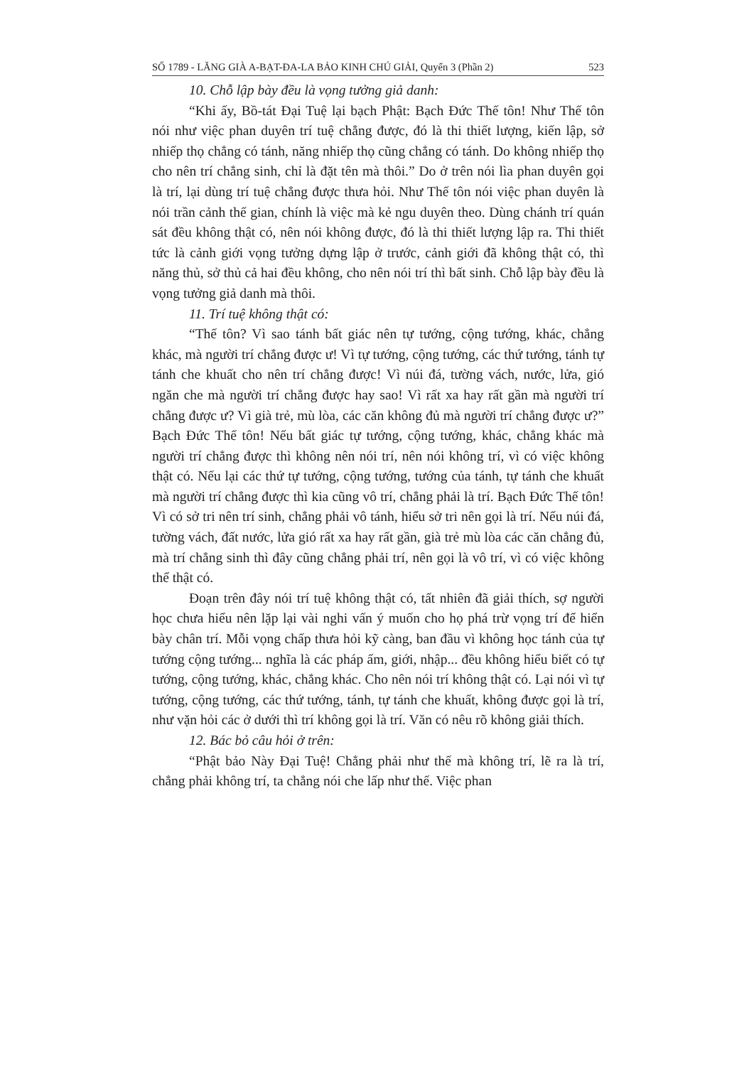SỐ 1789 - LĂNG GIÀ A-BẠT-ĐA-LA BẢO KINH CHÚ GIẢI, Quyển 3 (Phần 2) 523
10. Chỗ lập bày đều là vọng tưởng giả danh:
“Khi ấy, Bồ-tát Đại Tuệ lại bạch Phật: Bạch Đức Thế tôn! Như Thế tôn nói như việc phan duyên trí tuệ chẳng được, đó là thi thiết lượng, kiến lập, sở nhiếp thọ chẳng có tánh, năng nhiếp thọ cũng chẳng có tánh. Do không nhiếp thọ cho nên trí chẳng sinh, chỉ là đặt tên mà thôi.” Do ở trên nói lìa phan duyên gọi là trí, lại dùng trí tuệ chẳng được thưa hỏi. Như Thế tôn nói việc phan duyên là nói trần cảnh thế gian, chính là việc mà kẻ ngu duyên theo. Dùng chánh trí quán sát đều không thật có, nên nói không được, đó là thi thiết lượng lập ra. Thi thiết tức là cảnh giới vọng tưởng dựng lập ở trước, cảnh giới đã không thật có, thì năng thủ, sở thủ cả hai đều không, cho nên nói trí thì bất sinh. Chỗ lập bày đều là vọng tưởng giả danh mà thôi.
11. Trí tuệ không thật có:
“Thế tôn? Vì sao tánh bất giác nên tự tướng, cộng tướng, khác, chẳng khác, mà người trí chẳng được ư! Vì tự tướng, cộng tướng, các thứ tướng, tánh tự tánh che khuất cho nên trí chẳng được! Vì núi đá, tường vách, nước, lửa, gió ngăn che mà người trí chẳng được hay sao! Vì rất xa hay rất gần mà người trí chẳng được ư? Vì già trẻ, mù lòa, các căn không đủ mà người trí chẳng được ư?” Bạch Đức Thế tôn! Nếu bất giác tự tướng, cộng tướng, khác, chẳng khác mà người trí chẳng được thì không nên nói trí, nên nói không trí, vì có việc không thật có. Nếu lại các thứ tự tướng, cộng tướng, tướng của tánh, tự tánh che khuất mà người trí chẳng được thì kia cũng vô trí, chẳng phải là trí. Bạch Đức Thế tôn! Vì có sở tri nên trí sinh, chẳng phải vô tánh, hiểu sở tri nên gọi là trí. Nếu núi đá, tường vách, đất nước, lửa gió rất xa hay rất gần, già trẻ mù lòa các căn chẳng đủ, mà trí chẳng sinh thì đây cũng chẳng phải trí, nên gọi là vô trí, vì có việc không thể thật có.
Đoạn trên đây nói trí tuệ không thật có, tất nhiên đã giải thích, sợ người học chưa hiểu nên lặp lại vài nghi vấn ý muốn cho họ phá trừ vọng trí để hiển bày chân trí. Mỗi vọng chấp thưa hỏi kỹ càng, ban đầu vì không học tánh của tự tướng cộng tướng... nghĩa là các pháp ấm, giới, nhập... đều không hiểu biết có tự tướng, cộng tướng, khác, chẳng khác. Cho nên nói trí không thật có. Lại nói vì tự tướng, cộng tướng, các thứ tướng, tánh, tự tánh che khuất, không được gọi là trí, như vặn hỏi các ở dưới thì trí không gọi là trí. Văn có nêu rõ không giải thích.
12. Bác bỏ câu hỏi ở trên:
“Phật bảo Này Đại Tuệ! Chẳng phải như thế mà không trí, lẽ ra là trí, chẳng phải không trí, ta chẳng nói che lấp như thế. Việc phan